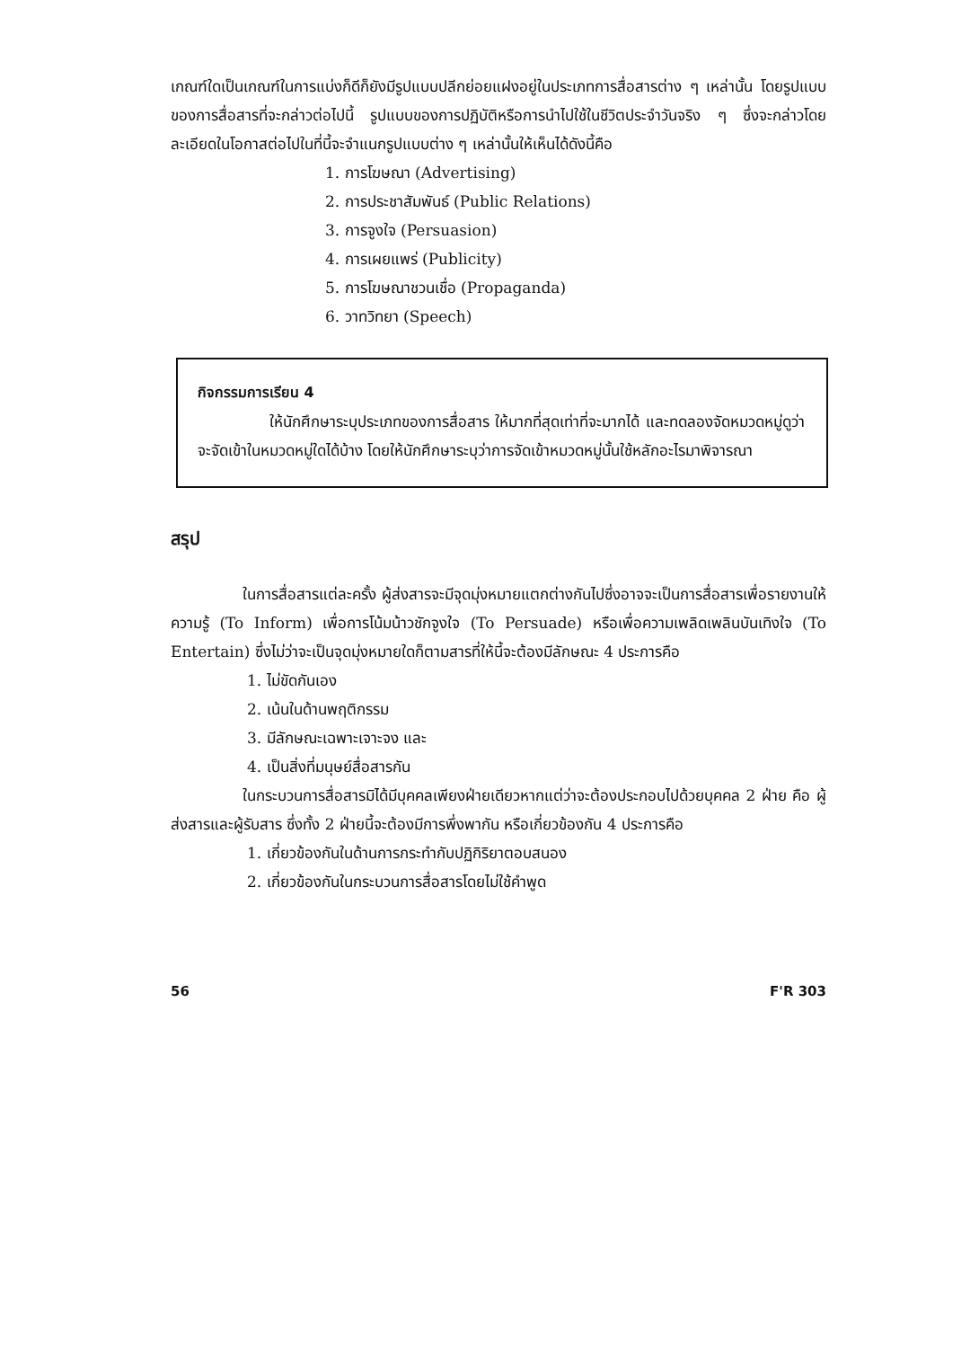เกณฑ์ใดเป็นเกณฑ์ในการแบ่งก็ดีก็ยังมีรูปแบบปลีกย่อยแฝงอยู่ในประเภทการสื่อสารต่าง ๆ เหล่านั้น โดยรูปแบบของการสื่อสารที่จะกล่าวต่อไปนี้ รูปแบบของการปฏิบัติหรือการนำไปใช้ในชีวิตประจำวันจริง ๆ ซึ่งจะกล่าวโดยละเอียดในโอกาสต่อไปในที่นี้จะจำแนกรูปแบบต่าง ๆ เหล่านั้นให้เห็นได้ดังนี้คือ
1. การโฆษณา (Advertising)
2. การประชาสัมพันธ์ (Public Relations)
3. การจูงใจ (Persuasion)
4. การเผยแพร่ (Publicity)
5. การโฆษณาชวนเชื่อ (Propaganda)
6. วาทวิทยา (Speech)
กิจกรรมการเรียน 4
ให้นักศึกษาระบุประเภทของการสื่อสาร ให้มากที่สุดเท่าที่จะมากได้ และทดลองจัดหมวดหมู่ดูว่า จะจัดเข้าในหมวดหมู่ใดได้บ้าง โดยให้นักศึกษาระบุว่าการจัดเข้าหมวดหมู่นั้นใช้หลักอะไรมาพิจารณา
สรุป
ในการสื่อสารแต่ละครั้ง ผู้ส่งสารจะมีจุดมุ่งหมายแตกต่างกันไปซึ่งอาจจะเป็นการสื่อสารเพื่อรายงานให้ความรู้ (To Inform) เพื่อการโน้มน้าวชักจูงใจ (To Persuade) หรือเพื่อความเพลิดเพลินบันเทิงใจ (To Entertain) ซึ่งไม่ว่าจะเป็นจุดมุ่งหมายใดก็ตามสารที่ให้นี้จะต้องมีลักษณะ 4 ประการคือ
1. ไม่ขัดกันเอง
2. เน้นในด้านพฤติกรรม
3. มีลักษณะเฉพาะเจาะจง และ
4. เป็นสิ่งที่มนุษย์สื่อสารกัน
ในกระบวนการสื่อสารมิได้มีบุคคลเพียงฝ่ายเดียวหากแต่ว่าจะต้องประกอบไปด้วยบุคคล 2 ฝ่าย คือ ผู้ส่งสารและผู้รับสาร ซึ่งทั้ง 2 ฝ่ายนี้จะต้องมีการพึ่งพากัน หรือเกี่ยวข้องกัน 4 ประการคือ
1. เกี่ยวข้องกันในด้านการกระทำกับปฏิกิริยาตอบสนอง
2. เกี่ยวข้องกันในกระบวนการสื่อสารโดยไม่ใช้คำพูด
56 F'R 303